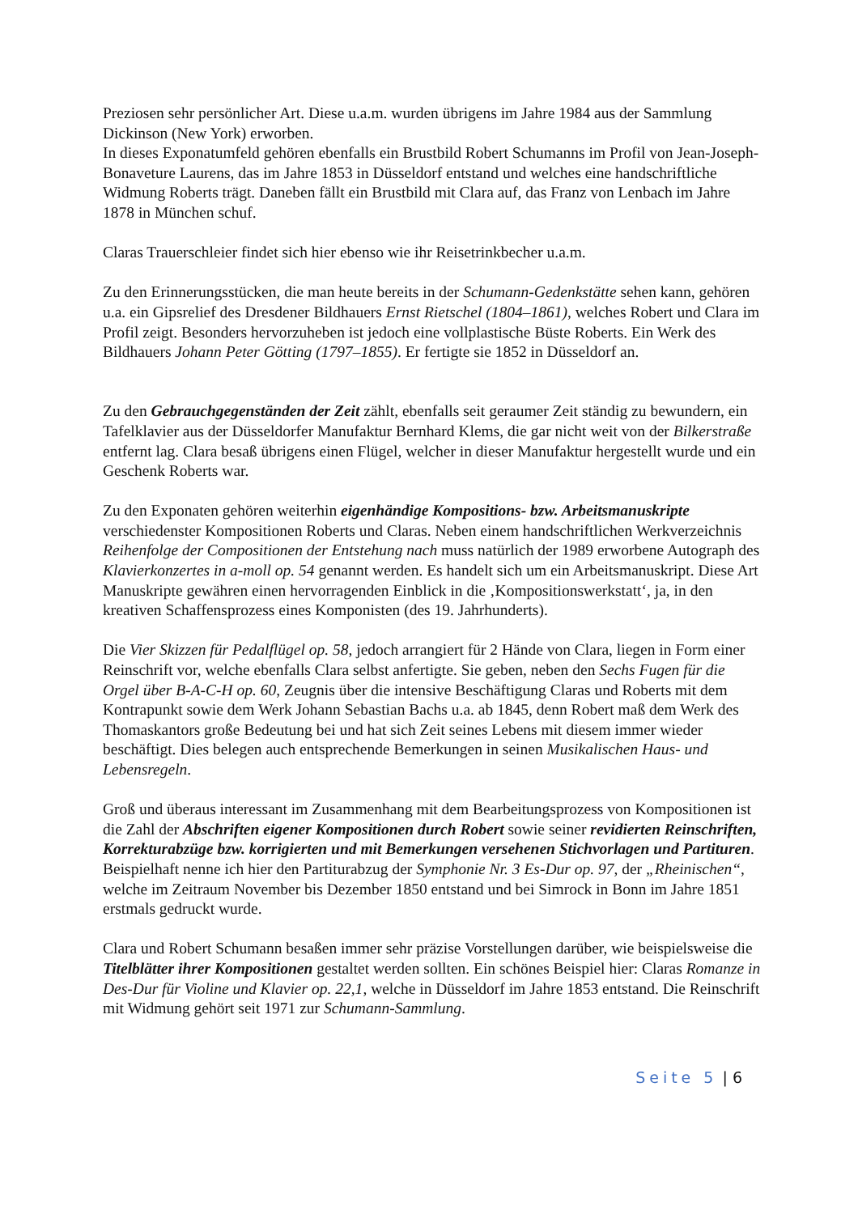Preziosen sehr persönlicher Art. Diese u.a.m. wurden übrigens im Jahre 1984 aus der Sammlung Dickinson (New York) erworben.
In dieses Exponatumfeld gehören ebenfalls ein Brustbild Robert Schumanns im Profil von Jean-Joseph-Bonaveture Laurens, das im Jahre 1853 in Düsseldorf entstand und welches eine handschriftliche Widmung Roberts trägt. Daneben fällt ein Brustbild mit Clara auf, das Franz von Lenbach im Jahre 1878 in München schuf.
Claras Trauerschleier findet sich hier ebenso wie ihr Reisetrinkbecher u.a.m.
Zu den Erinnerungsstücken, die man heute bereits in der Schumann-Gedenkstätte sehen kann, gehören u.a. ein Gipsrelief des Dresdener Bildhauers Ernst Rietschel (1804–1861), welches Robert und Clara im Profil zeigt. Besonders hervorzuheben ist jedoch eine vollplastische Büste Roberts. Ein Werk des Bildhauers Johann Peter Götting (1797–1855). Er fertigte sie 1852 in Düsseldorf an.
Zu den Gebrauchgegenständen der Zeit zählt, ebenfalls seit geraumer Zeit ständig zu bewundern, ein Tafelklavier aus der Düsseldorfer Manufaktur Bernhard Klems, die gar nicht weit von der Bilkerstraße entfernt lag. Clara besaß übrigens einen Flügel, welcher in dieser Manufaktur hergestellt wurde und ein Geschenk Roberts war.
Zu den Exponaten gehören weiterhin eigenhändige Kompositions- bzw. Arbeitsmanuskripte verschiedenster Kompositionen Roberts und Claras. Neben einem handschriftlichen Werkverzeichnis Reihenfolge der Compositionen der Entstehung nach muss natürlich der 1989 erworbene Autograph des Klavierkonzertes in a-moll op. 54 genannt werden. Es handelt sich um ein Arbeitsmanuskript. Diese Art Manuskripte gewähren einen hervorragenden Einblick in die ‚Kompositionswerkstatt‘, ja, in den kreativen Schaffensprozess eines Komponisten (des 19. Jahrhunderts).
Die Vier Skizzen für Pedalflügel op. 58, jedoch arrangiert für 2 Hände von Clara, liegen in Form einer Reinschrift vor, welche ebenfalls Clara selbst anfertigte. Sie geben, neben den Sechs Fugen für die Orgel über B-A-C-H op. 60, Zeugnis über die intensive Beschäftigung Claras und Roberts mit dem Kontrapunkt sowie dem Werk Johann Sebastian Bachs u.a. ab 1845, denn Robert maß dem Werk des Thomaskantors große Bedeutung bei und hat sich Zeit seines Lebens mit diesem immer wieder beschäftigt. Dies belegen auch entsprechende Bemerkungen in seinen Musikalischen Haus- und Lebensregeln.
Groß und überaus interessant im Zusammenhang mit dem Bearbeitungsprozess von Kompositionen ist die Zahl der Abschriften eigener Kompositionen durch Robert sowie seiner revidierten Reinschriften, Korrekturabzüge bzw. korrigierten und mit Bemerkungen versehenen Stichvorlagen und Partituren. Beispielhaft nenne ich hier den Partiturabzug der Symphonie Nr. 3 Es-Dur op. 97, der „Rheinischen“, welche im Zeitraum November bis Dezember 1850 entstand und bei Simrock in Bonn im Jahre 1851 erstmals gedruckt wurde.
Clara und Robert Schumann besaßen immer sehr präzise Vorstellungen darüber, wie beispielsweise die Titelblätter ihrer Kompositionen gestaltet werden sollten. Ein schönes Beispiel hier: Claras Romanze in Des-Dur für Violine und Klavier op. 22,1, welche in Düsseldorf im Jahre 1853 entstand. Die Reinschrift mit Widmung gehört seit 1971 zur Schumann-Sammlung.
Seite 5 | 6